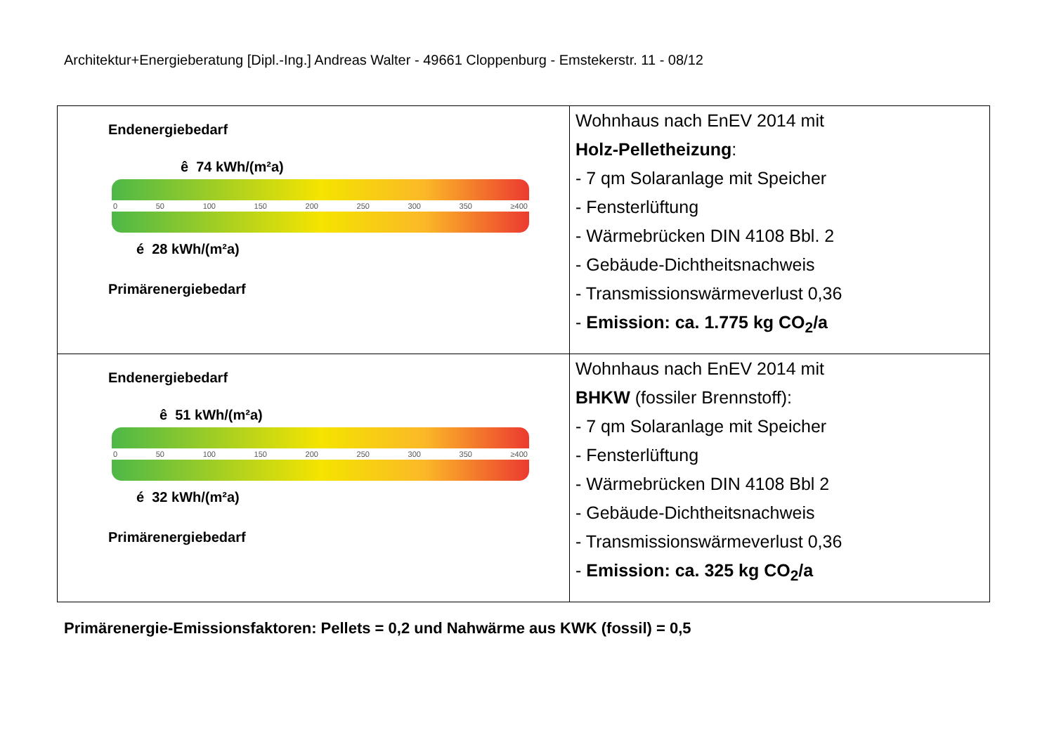Architektur+Energieberatung [Dipl.-Ing.] Andreas Walter - 49661 Cloppenburg - Emstekerstr. 11 - 08/12
| Endenergiebedarf ê 74 kWh/(m²a) 0 50 100 150 200 250 300 350 ≥400 é 28 kWh/(m²a) Primärenergiebedarf | Wohnhaus nach EnEV 2014 mit Holz-Pelletheizung : - 7 qm Solaranlage mit Speicher - Fensterlüftung - Wärmebrücken DIN 4108 Bbl. 2 - Gebäude-Dichtheitsnachweis - Transmissionswärmeverlust 0,36 - Emission: ca. 1.775 kg CO<sub>2</sub>/a |
| Endenergiebedarf ê 51 kWh/(m²a) 0 50 100 150 200 250 300 350 ≥400 é 32 kWh/(m²a) Primärenergiebedarf | Wohnhaus nach EnEV 2014 mit BHKW (fossiler Brennstoff): - 7 qm Solaranlage mit Speicher - Fensterlüftung - Wärmebrücken DIN 4108 Bbl 2 - Gebäude-Dichtheitsnachweis - Transmissionswärmeverlust 0,36 - Emission: ca. 325 kg CO<sub>2</sub>/a |
Primärenergie-Emissionsfaktoren: Pellets = 0,2 und Nahwärme aus KWK (fossil) = 0,5